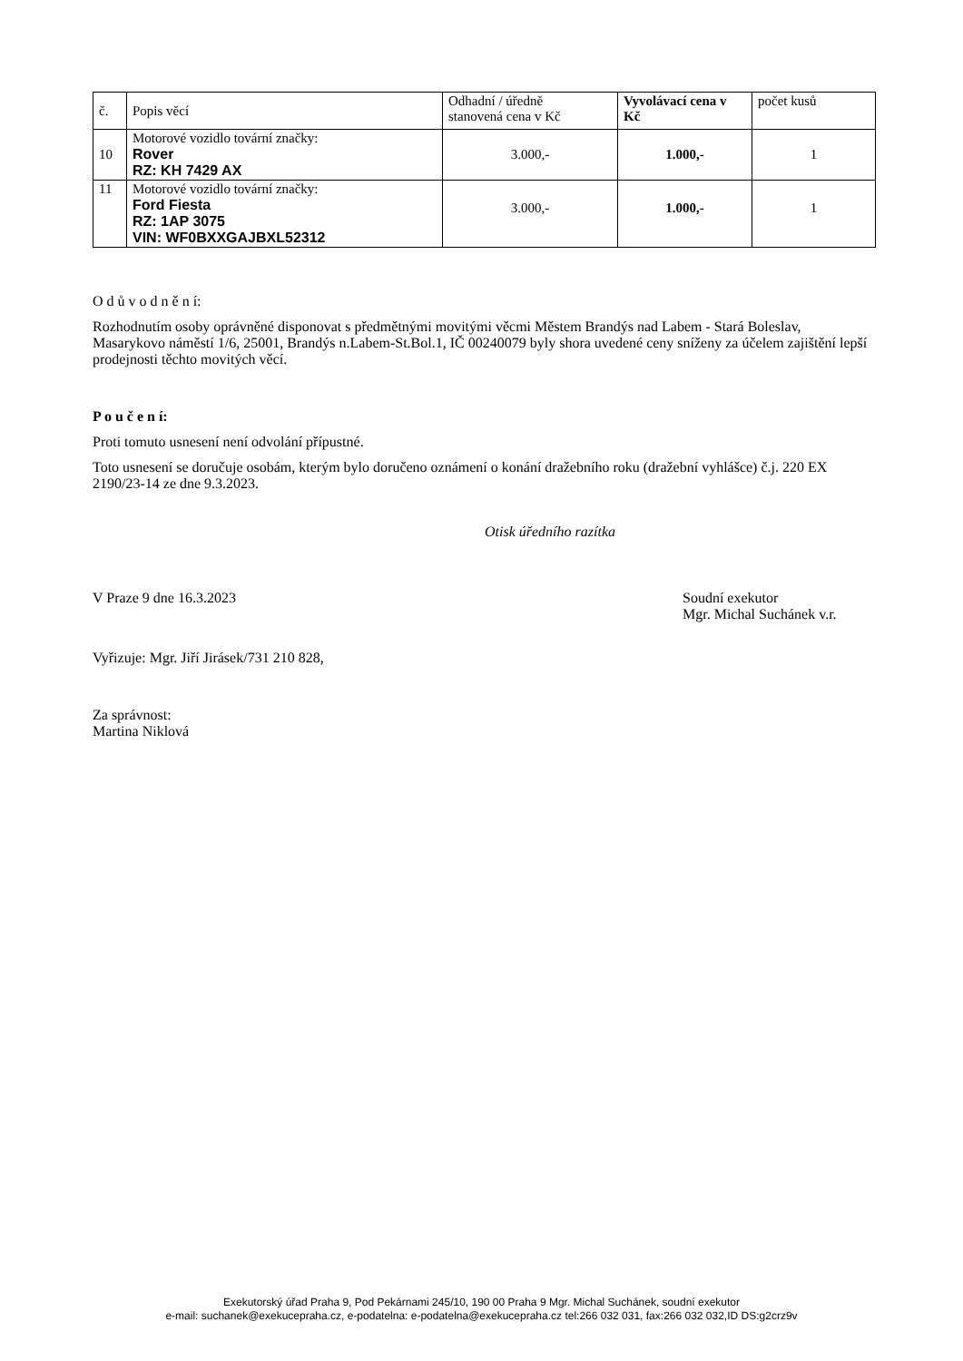| č. | Popis věcí | Odhadní / úředně stanovená cena v Kč | Vyvolávací cena v Kč | počet kusů |
| --- | --- | --- | --- | --- |
| 10 | Motorové vozidlo tovární značky: Rover RZ: KH 7429 AX | 3.000,- | 1.000,- | 1 |
| 11 | Motorové vozidlo tovární značky: Ford Fiesta RZ: 1AP 3075 VIN: WF0BXXGAJBXL52312 | 3.000,- | 1.000,- | 1 |
O d ů v o d n ě n í:
Rozhodnutím osoby oprávněné disponovat s předmětnými movitými věcmi Městem Brandýs nad Labem - Stará Boleslav, Masarykovo náměstí 1/6, 25001, Brandýs n.Labem-St.Bol.1, IČ 00240079 byly shora uvedené ceny sníženy za účelem zajištění lepší prodejnosti těchto movitých věcí.
P o u č e n í:
Proti tomuto usnesení není odvolání přípustné.
Toto usnesení se doručuje osobám, kterým bylo doručeno oznámení o konání dražebního roku (dražební vyhlášce) č.j. 220 EX 2190/23-14 ze dne 9.3.2023.
Otisk úředního razítka
V Praze 9 dne 16.3.2023 Soudní exekutor
Mgr. Michal Suchánek v.r.
Vyřizuje: Mgr. Jiří Jirásek/731 210 828,
Za správnost:
Martina Niklová
Exekutorský úřad Praha 9, Pod Pekárnami 245/10, 190 00 Praha 9 Mgr. Michal Suchánek, soudní exekutor
e-mail: suchanek@exekucepraha.cz, e-podatelna: e-podatelna@exekucepraha.cz tel:266 032 031, fax:266 032 032,ID DS:g2crz9v